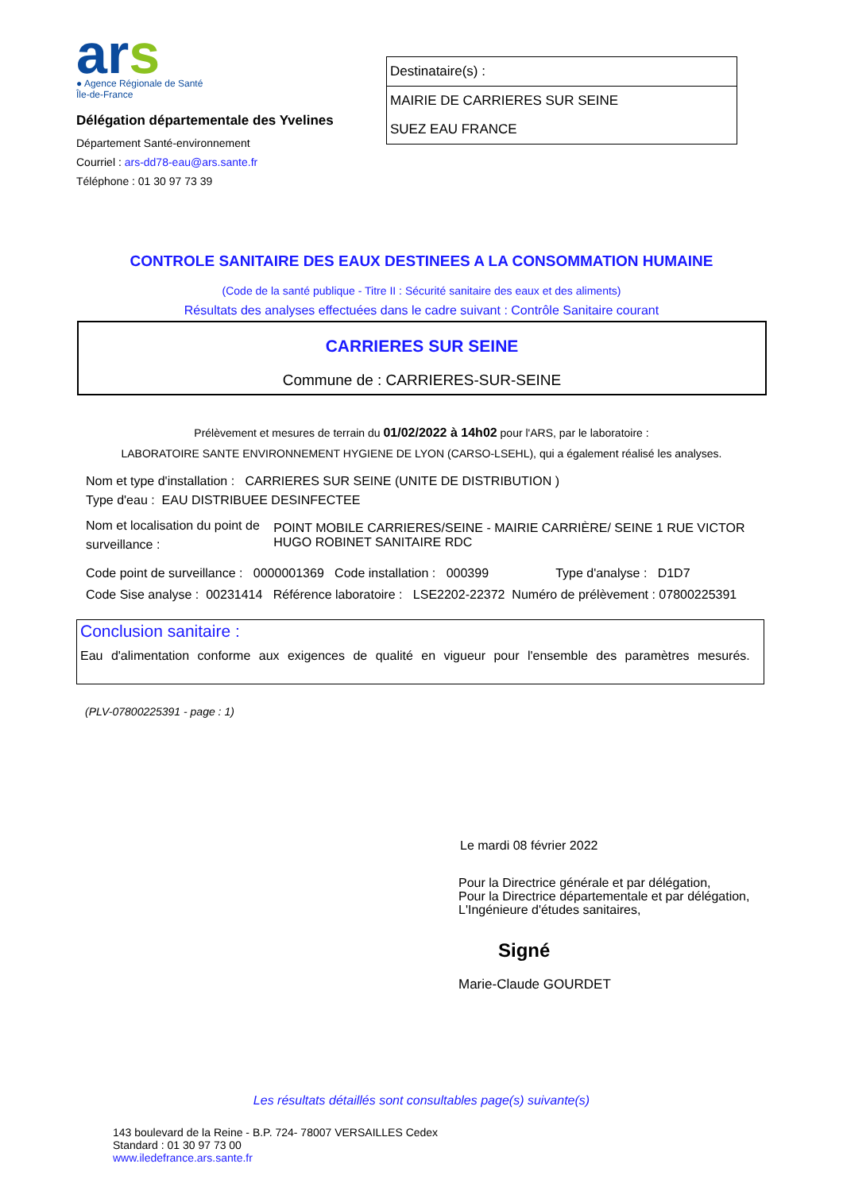ars
● Agence Régionale de Santé
Île-de-France
Délégation départementale des Yvelines
Département Santé-environnement
Courriel : ars-dd78-eau@ars.sante.fr
Téléphone : 01 30 97 73 39
Destinataire(s) :
MAIRIE DE CARRIERES SUR SEINE
SUEZ EAU FRANCE
CONTROLE SANITAIRE DES EAUX DESTINEES A LA CONSOMMATION HUMAINE
(Code de la santé publique - Titre II : Sécurité sanitaire des eaux et des aliments)
Résultats des analyses effectuées dans le cadre suivant : Contrôle Sanitaire courant
CARRIERES SUR SEINE
Commune de : CARRIERES-SUR-SEINE
Prélèvement et mesures de terrain du 01/02/2022 à 14h02 pour l'ARS, par le laboratoire :
LABORATOIRE SANTE ENVIRONNEMENT HYGIENE DE LYON (CARSO-LSEHL), qui a également réalisé les analyses.
Nom et type d'installation : CARRIERES SUR SEINE (UNITE DE DISTRIBUTION )
Type d'eau : EAU DISTRIBUEE DESINFECTEE
Nom et localisation du point de surveillance : POINT MOBILE CARRIERES/SEINE - MAIRIE CARRIÈRE/ SEINE 1 RUE VICTOR HUGO ROBINET SANITAIRE RDC
Code point de surveillance : 0000001369 Code installation : 000399 Type d'analyse : D1D7
Code Sise analyse : 00231414 Référence laboratoire : LSE2202-22372 Numéro de prélèvement : 07800225391
Conclusion sanitaire :
Eau d'alimentation conforme aux exigences de qualité en vigueur pour l'ensemble des paramètres mesurés.
(PLV-07800225391 - page : 1)
Le mardi 08 février 2022
Pour la Directrice générale et par délégation,
Pour la Directrice départementale et par délégation,
L'Ingénieure d'études sanitaires,
Signé
Marie-Claude GOURDET
Les résultats détaillés sont consultables page(s) suivante(s)
143 boulevard de la Reine - B.P. 724- 78007 VERSAILLES Cedex
Standard : 01 30 97 73 00
www.iledefrance.ars.sante.fr